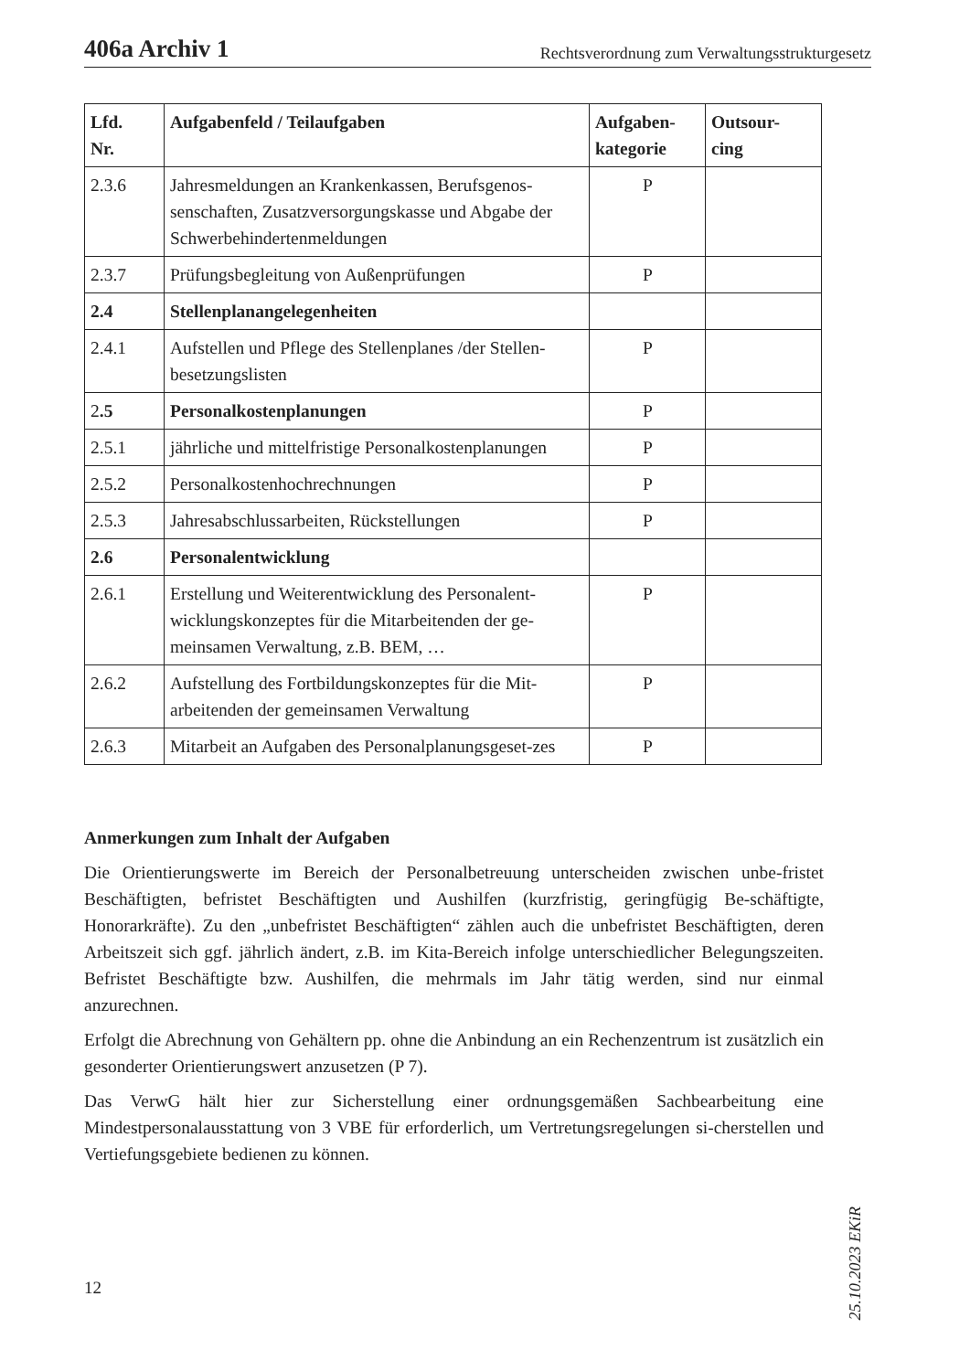406a Archiv 1 Rechtsverordnung zum Verwaltungsstrukturgesetz
| Lfd. Nr. | Aufgabenfeld / Teilaufgaben | Aufgaben- kategorie | Outsour- cing |
| --- | --- | --- | --- |
| 2.3.6 | Jahresmeldungen an Krankenkassen, Berufsgenos-senschaften, Zusatzversorgungskasse und Abgabe der Schwerbehindertenmeldungen | P | |
| 2.3.7 | Prüfungsbegleitung von Außenprüfungen | P | |
| 2.4 | Stellenplanangelegenheiten | | |
| 2.4.1 | Aufstellen und Pflege des Stellenplanes /der Stellen-besetzungslisten | P | |
| 2 .5 | Personalkostenplanungen | P | |
| 2.5.1 | jährliche und mittelfristige Personalkostenplanungen | P | |
| 2.5.2 | Personalkostenhochrechnungen | P | |
| 2.5.3 | Jahresabschlussarbeiten, Rückstellungen | P | |
| 2.6 | Personalentwicklung | | |
| 2.6.1 | Erstellung und Weiterentwicklung des Personalent-wicklungskonzeptes für die Mitarbeitenden der ge-meinsamen Verwaltung, z.B. BEM, … | P | |
| 2.6.2 | Aufstellung des Fortbildungskonzeptes für die Mit-arbeitenden der gemeinsamen Verwaltung | P | |
| 2.6.3 | Mitarbeit an Aufgaben des Personalplanungsgeset-zes | P | |
Anmerkungen zum Inhalt der Aufgaben
Die Orientierungswerte im Bereich der Personalbetreuung unterscheiden zwischen unbe-fristet Beschäftigten, befristet Beschäftigten und Aushilfen (kurzfristig, geringfügig Be-schäftigte, Honorarkräfte). Zu den „unbefristet Beschäftigten“ zählen auch die unbefristet Beschäftigten, deren Arbeitszeit sich ggf. jährlich ändert, z.B. im Kita-Bereich infolge unterschiedlicher Belegungszeiten. Befristet Beschäftigte bzw. Aushilfen, die mehrmals im Jahr tätig werden, sind nur einmal anzurechnen.
Erfolgt die Abrechnung von Gehältern pp. ohne die Anbindung an ein Rechenzentrum ist zusätzlich ein gesonderter Orientierungswert anzusetzen (P 7).
Das VerwG hält hier zur Sicherstellung einer ordnungsgemäßen Sachbearbeitung eine Mindestpersonalausstattung von 3 VBE für erforderlich, um Vertretungsregelungen si-cherstellen und Vertiefungsgebiete bedienen zu können.
25.10.2023 EKiR
12